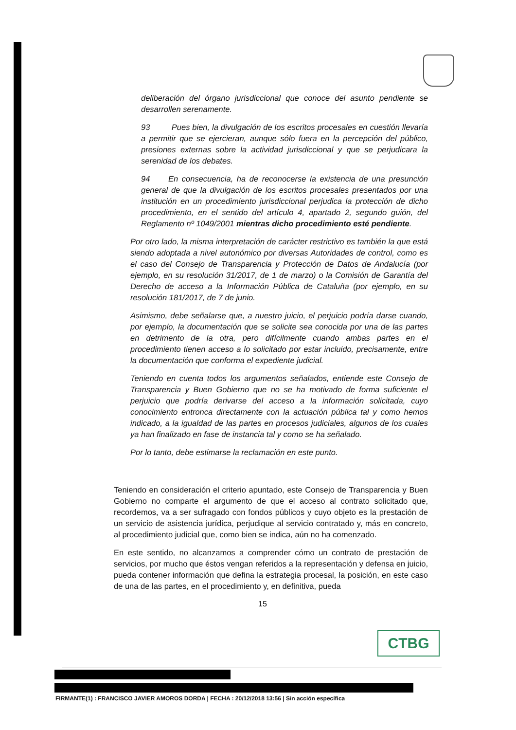deliberación del órgano jurisdiccional que conoce del asunto pendiente se desarrollen serenamente.
93 Pues bien, la divulgación de los escritos procesales en cuestión llevaría a permitir que se ejercieran, aunque sólo fuera en la percepción del público, presiones externas sobre la actividad jurisdiccional y que se perjudicara la serenidad de los debates.
94 En consecuencia, ha de reconocerse la existencia de una presunción general de que la divulgación de los escritos procesales presentados por una institución en un procedimiento jurisdiccional perjudica la protección de dicho procedimiento, en el sentido del artículo 4, apartado 2, segundo guión, del Reglamento nº 1049/2001 mientras dicho procedimiento esté pendiente.
Por otro lado, la misma interpretación de carácter restrictivo es también la que está siendo adoptada a nivel autonómico por diversas Autoridades de control, como es el caso del Consejo de Transparencia y Protección de Datos de Andalucía (por ejemplo, en su resolución 31/2017, de 1 de marzo) o la Comisión de Garantía del Derecho de acceso a la Información Pública de Cataluña (por ejemplo, en su resolución 181/2017, de 7 de junio.
Asimismo, debe señalarse que, a nuestro juicio, el perjuicio podría darse cuando, por ejemplo, la documentación que se solicite sea conocida por una de las partes en detrimento de la otra, pero difícilmente cuando ambas partes en el procedimiento tienen acceso a lo solicitado por estar incluido, precisamente, entre la documentación que conforma el expediente judicial.
Teniendo en cuenta todos los argumentos señalados, entiende este Consejo de Transparencia y Buen Gobierno que no se ha motivado de forma suficiente el perjuicio que podría derivarse del acceso a la información solicitada, cuyo conocimiento entronca directamente con la actuación pública tal y como hemos indicado, a la igualdad de las partes en procesos judiciales, algunos de los cuales ya han finalizado en fase de instancia tal y como se ha señalado.
Por lo tanto, debe estimarse la reclamación en este punto.
Teniendo en consideración el criterio apuntado, este Consejo de Transparencia y Buen Gobierno no comparte el argumento de que el acceso al contrato solicitado que, recordemos, va a ser sufragado con fondos públicos y cuyo objeto es la prestación de un servicio de asistencia jurídica, perjudique al servicio contratado y, más en concreto, al procedimiento judicial que, como bien se indica, aún no ha comenzado.
En este sentido, no alcanzamos a comprender cómo un contrato de prestación de servicios, por mucho que éstos vengan referidos a la representación y defensa en juicio, pueda contener información que defina la estrategia procesal, la posición, en este caso de una de las partes, en el procedimiento y, en definitiva, pueda
15
CTBG
FIRMANTE(1) : FRANCISCO JAVIER AMOROS DORDA | FECHA : 20/12/2018 13:56 | Sin acción específica